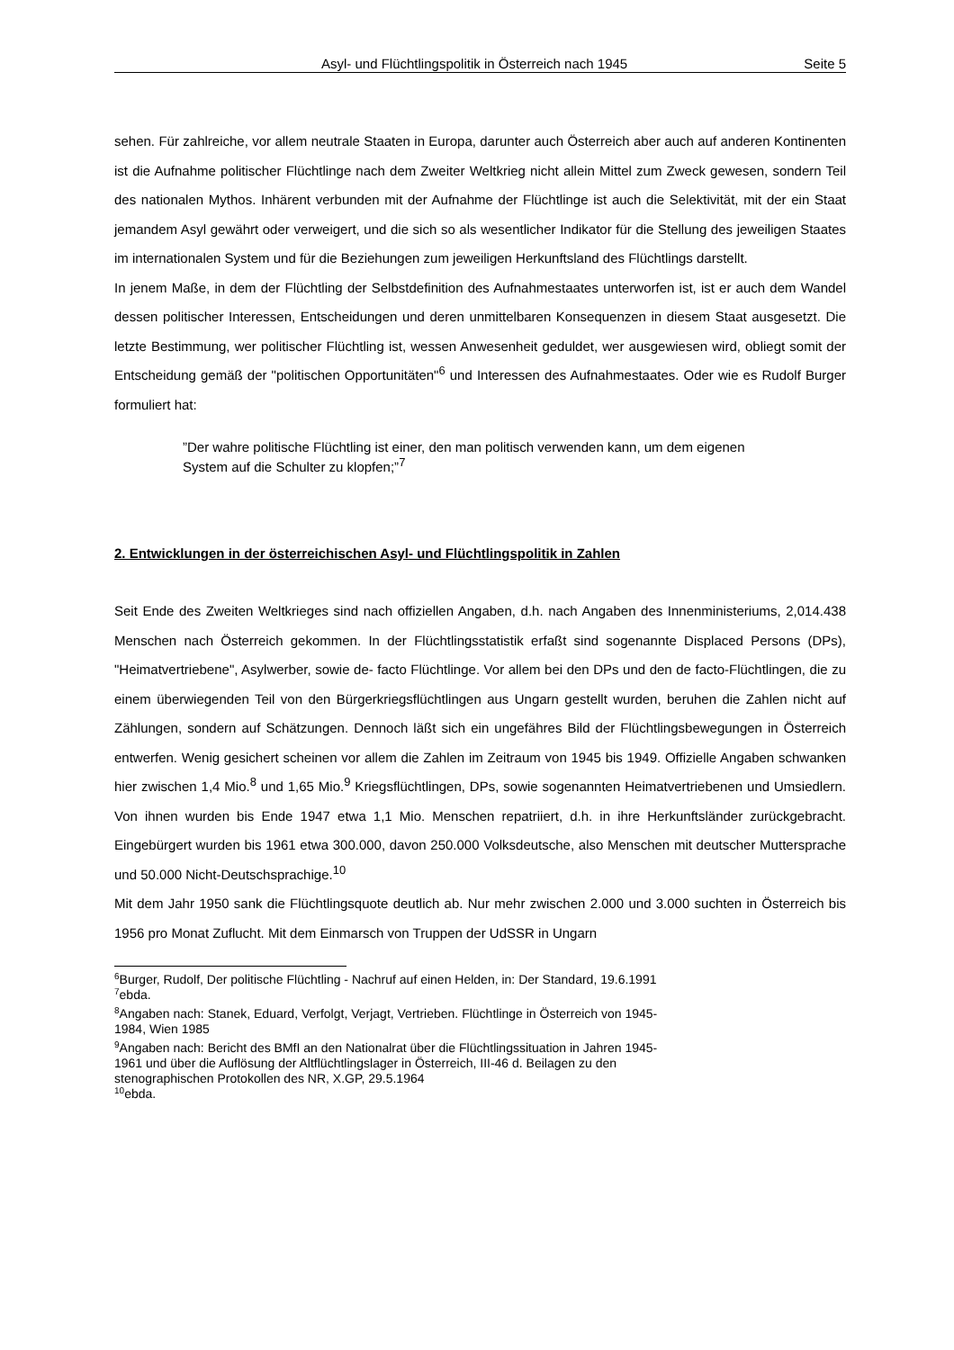Asyl- und Flüchtlingspolitik in Österreich nach 1945 Seite 5
sehen. Für zahlreiche, vor allem neutrale Staaten in Europa, darunter auch Österreich aber auch auf anderen Kontinenten ist die Aufnahme politischer Flüchtlinge nach dem Zweiter Weltkrieg nicht allein Mittel zum Zweck gewesen, sondern Teil des nationalen Mythos. Inhärent verbunden mit der Aufnahme der Flüchtlinge ist auch die Selektivität, mit der ein Staat jemandem Asyl gewährt oder verweigert, und die sich so als wesentlicher Indikator für die Stellung des jeweiligen Staates im internationalen System und für die Beziehungen zum jeweiligen Herkunftsland des Flüchtlings darstellt.
In jenem Maße, in dem der Flüchtling der Selbstdefinition des Aufnahmestaates unterworfen ist, ist er auch dem Wandel dessen politischer Interessen, Entscheidungen und deren unmittelbaren Konsequenzen in diesem Staat ausgesetzt. Die letzte Bestimmung, wer politischer Flüchtling ist, wessen Anwesenheit geduldet, wer ausgewiesen wird, obliegt somit der Entscheidung gemäß der "politischen Opportunitäten"<sup>6</sup> und Interessen des Aufnahmestaates. Oder wie es Rudolf Burger formuliert hat:
”Der wahre politische Flüchtling ist einer, den man politisch verwenden kann, um dem eigenen System auf die Schulter zu klopfen;”<sup>7</sup>
2. Entwicklungen in der österreichischen Asyl- und Flüchtlingspolitik in Zahlen
Seit Ende des Zweiten Weltkrieges sind nach offiziellen Angaben, d.h. nach Angaben des Innenministeriums, 2,014.438 Menschen nach Österreich gekommen. In der Flüchtlingsstatistik erfaßt sind sogenannte Displaced Persons (DPs), "Heimatvertriebene", Asylwerber, sowie de- facto Flüchtlinge. Vor allem bei den DPs und den de facto-Flüchtlingen, die zu einem überwiegenden Teil von den Bürgerkriegsflüchtlingen aus Ungarn gestellt wurden, beruhen die Zahlen nicht auf Zählungen, sondern auf Schätzungen. Dennoch läßt sich ein ungefähres Bild der Flüchtlingsbewegungen in Österreich entwerfen. Wenig gesichert scheinen vor allem die Zahlen im Zeitraum von 1945 bis 1949. Offizielle Angaben schwanken hier zwischen 1,4 Mio.<sup>8</sup> und 1,65 Mio.<sup>9</sup> Kriegsflüchtlingen, DPs, sowie sogenannten Heimatvertriebenen und Umsiedlern. Von ihnen wurden bis Ende 1947 etwa 1,1 Mio. Menschen repatriiert, d.h. in ihre Herkunftsländer zurückgebracht. Eingebürgert wurden bis 1961 etwa 300.000, davon 250.000 Volksdeutsche, also Menschen mit deutscher Muttersprache und 50.000 Nicht-Deutschsprachige.<sup>10</sup>
Mit dem Jahr 1950 sank die Flüchtlingsquote deutlich ab. Nur mehr zwischen 2.000 und 3.000 suchten in Österreich bis 1956 pro Monat Zuflucht. Mit dem Einmarsch von Truppen der UdSSR in Ungarn
<sup>6</sup> Burger, Rudolf, Der politische Flüchtling - Nachruf auf einen Helden, in: Der Standard, 19.6.1991
<sup>7</sup> ebda.
<sup>8</sup> Angaben nach: Stanek, Eduard, Verfolgt, Verjagt, Vertrieben. Flüchtlinge in Österreich von 1945-
1984, Wien 1985
<sup>9</sup> Angaben nach: Bericht des BMfI an den Nationalrat über die Flüchtlingssituation in Jahren 1945-
1961 und über die Auflösung der Altflüchtlingslager in Österreich, III-46 d. Beilagen zu den
stenographischen Protokollen des NR, X.GP, 29.5.1964
<sup>10</sup> ebda.